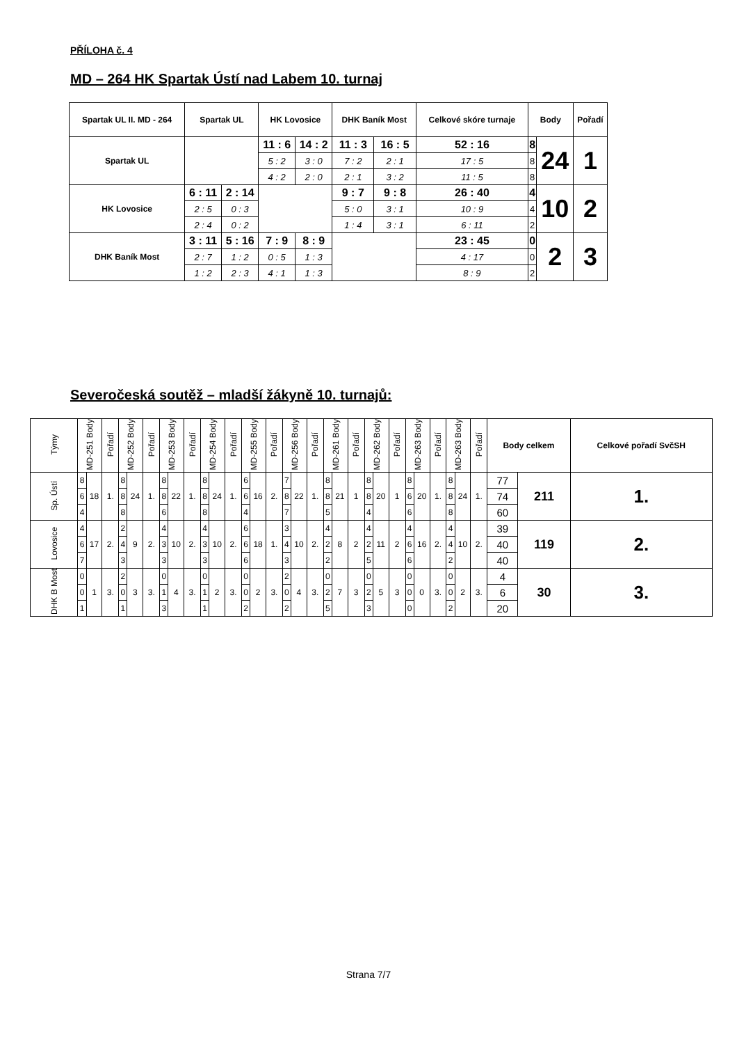PŘÍLOHA č. 4
MD – 264 HK Spartak Ústí nad Labem 10. turnaj
| Spartak UL II. MD - 264 | Spartak UL | | HK Lovosice | | DHK Baník Most | | Celkové skóre turnaje | Body | | Pořadí |
| --- | --- | --- | --- | --- | --- | --- | --- | --- | --- | --- |
| Spartak UL | | | 11 : 6 | 14 : 2 | 11 : 3 | 16 : 5 | 52 : 16 | 8 | 24 | 1 |
| | | | 5 : 2 | 3 : 0 | 7 : 2 | 2 : 1 | 17 : 5 | 8 | | |
| | | | 4 : 2 | 2 : 0 | 2 : 1 | 3 : 2 | 11 : 5 | 8 | | |
| HK Lovosice | 6 : 11 | 2 : 14 | | | 9 : 7 | 9 : 8 | 26 : 40 | 4 | 10 | 2 |
| | 2 : 5 | 0 : 3 | | | 5 : 0 | 3 : 1 | 10 : 9 | 4 | | |
| | 2 : 4 | 0 : 2 | | | 1 : 4 | 3 : 1 | 6 : 11 | 2 | | |
| DHK Baník Most | 3 : 11 | 5 : 16 | 7 : 9 | 8 : 9 | | | 23 : 45 | 0 | 2 | 3 |
| | 2 : 7 | 1 : 2 | 0 : 5 | 1 : 3 | | | 4 : 17 | 0 | | |
| | 1 : 2 | 2 : 3 | 4 : 1 | 1 : 3 | | | 8 : 9 | 2 | | |
Severočeská soutěž – mladší žákyně 10. turnajů:
| Týmy | MD-251 Body | | Pořadí | MD-252 Body | | Pořadí | MD-253 Body | | Pořadí | MD-254 Body | | Pořadí | MD-255 Body | | Pořadí | MD-256 Body | | Pořadí | MD-261 Body | | Pořadí | MD-262 Body | | Pořadí | MD-263 Body | | Pořadí | MD-263 Body | | Pořadí | Body celkem | | Celkové pořadí SvčSH |
| --- | --- | --- | --- | --- | --- | --- | --- | --- | --- | --- | --- | --- | --- | --- | --- | --- | --- | --- | --- | --- | --- | --- | --- | --- | --- | --- | --- | --- | --- | --- | --- | --- | --- |
| Sp. Ústí | 8 | 18 | 1. | 8 | 24 | 1. | 8 | 22 | 1. | 8 | 24 | 1. | 6 | 16 | 2. | 7 | 22 | 1. | 8 | 21 | 1 | 8 | 20 | 1 | 8 | 20 | 1. | 8 | 24 | 1. | 77 | 211 | 1. |
| | 6 | | | 8 | | | 8 | | | 8 | | | 6 | | | 8 | | | 8 | | | 8 | | | 6 | | | 8 | | | 74 | | |
| | 4 | | | 8 | | | 6 | | | 8 | | | 4 | | | 7 | | | 5 | | | 4 | | | 6 | | | 8 | | | 60 | | |
| Lovosice | 4 | 17 | 2. | 2 | 9 | 2. | 4 | 10 | 2. | 4 | 10 | 2. | 6 | 18 | 1. | 3 | 10 | 2. | 4 | 8 | 2 | 4 | 11 | 2 | 4 | 16 | 2. | 4 | 10 | 2. | 39 | 119 | 2. |
| | 6 | | | 4 | | | 3 | | | 3 | | | 6 | | | 4 | | | 2 | | | 2 | | | 6 | | | 4 | | | 40 | | |
| | 7 | | | 3 | | | 3 | | | 3 | | | 6 | | | 3 | | | 2 | | | 5 | | | 6 | | | 2 | | | 40 | | |
| DHK B Most | 0 | 1 | 3. | 2 | 3 | 3. | 0 | 4 | 3. | 0 | 2 | 3. | 0 | 2 | 3. | 2 | 4 | 3. | 0 | 7 | 3 | 0 | 5 | 3 | 0 | 0 | 3. | 0 | 2 | 3. | 4 | 30 | 3. |
| | 0 | | | 0 | | | 1 | | | 1 | | | 0 | | | 0 | | | 2 | | | 2 | | | 0 | | | 0 | | | 6 | | |
| | 1 | | | 1 | | | 3 | | | 1 | | | 2 | | | 2 | | | 5 | | | 3 | | | 0 | | | 2 | | | 20 | | |
Strana 7/7